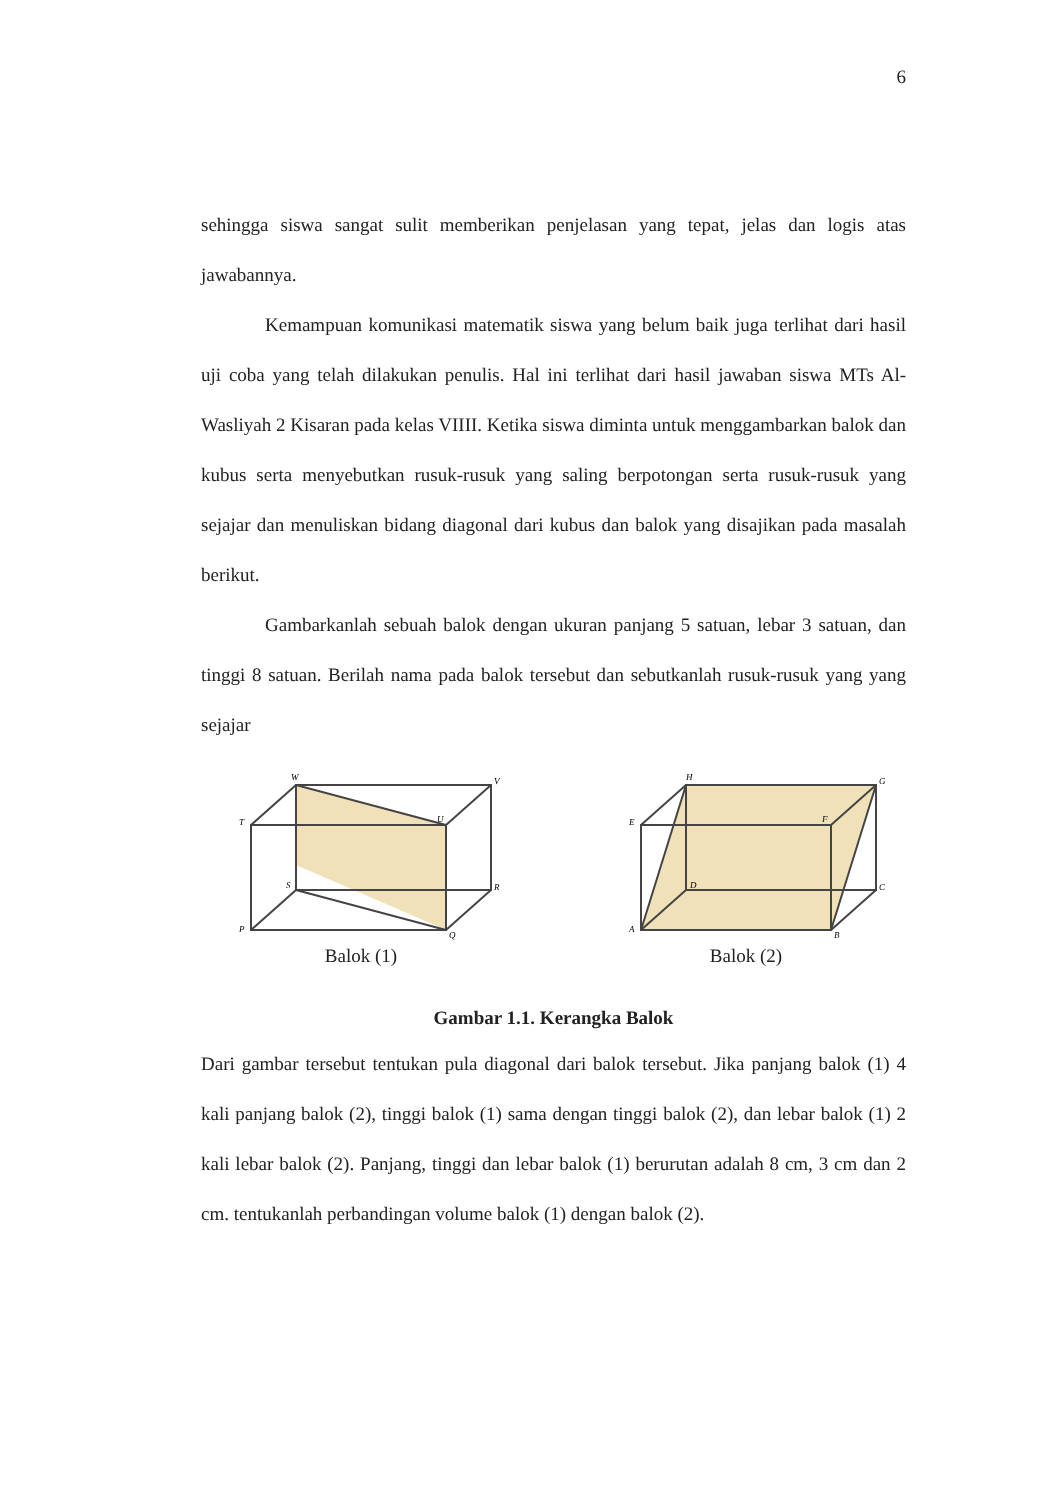6
sehingga siswa sangat sulit memberikan penjelasan yang tepat, jelas dan logis atas jawabannya.
Kemampuan komunikasi matematik siswa yang belum baik juga terlihat dari hasil uji coba yang telah dilakukan penulis. Hal ini terlihat dari hasil jawaban siswa MTs Al-Wasliyah 2 Kisaran pada kelas VIIII. Ketika siswa diminta untuk menggambarkan balok dan kubus serta menyebutkan rusuk-rusuk yang saling berpotongan serta rusuk-rusuk yang sejajar dan menuliskan bidang diagonal dari kubus dan balok yang disajikan pada masalah berikut.
Gambarkanlah sebuah balok dengan ukuran panjang 5 satuan, lebar 3 satuan, dan tinggi 8 satuan. Berilah nama pada balok tersebut dan sebutkanlah rusuk-rusuk yang yang sejajar
W
V
T
U
S
R
P
Q
Balok (1)
H
G
E
F
D
C
A
B
Balok (2)
Gambar 1.1. Kerangka Balok
Dari gambar tersebut tentukan pula diagonal dari balok tersebut. Jika panjang balok (1) 4 kali panjang balok (2), tinggi balok (1) sama dengan tinggi balok (2), dan lebar balok (1) 2 kali lebar balok (2). Panjang, tinggi dan lebar balok (1) berurutan adalah 8 cm, 3 cm dan 2 cm. tentukanlah perbandingan volume balok (1) dengan balok (2).